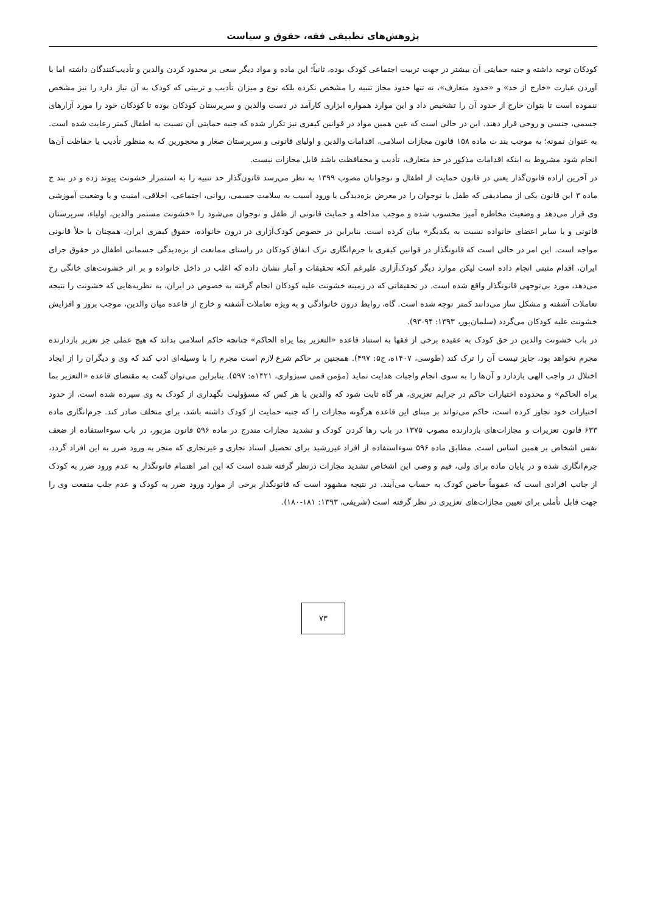پژوهش‌های تطبیقی فقه، حقوق و سیاست
کودکان توجه داشته و جنبه حمایتی آن بیشتر در جهت تربیت اجتماعی کودک بوده، ثانیاً؛ این ماده و مواد دیگر سعی بر محدود کردن والدین و تأدیب‌کنندگان داشته اما با آوردن عبارت «خارج از حد» و «حدود متعارف»، نه تنها حدود مجاز تنبیه را مشخص نکرده بلکه نوع و میزان تأدیب و تربیتی که کودک به آن نیاز دارد را نیز مشخص ننموده است تا بتوان خارج از حدود آن را تشخیص داد و این موارد همواره ابزاری کارآمد در دست والدین و سرپرستان کودکان بوده تا کودکان خود را مورد آزارهای جسمی، جنسی و روحی قرار دهند. این در حالی است که عین همین مواد در قوانین کیفری نیز تکرار شده که جنبه حمایتی آن نسبت به اطفال کمتر رعایت شده است. به عنوان نمونه؛ به موجب بند ت ماده ۱۵۸ قانون مجازات اسلامی، اقدامات والدین و اولیای قانونی و سرپرستان صغار و محجورین که به منظور تأدیب یا حفاظت آن‌ها انجام شود مشروط به اینکه اقدامات مذکور در حد متعارف، تأدیب و محفافظت باشد قابل مجازات نیست.
در آخرین اراده قانون‌گذار یعنی در قانون حمایت از اطفال و نوجوانان مصوب ۱۳۹۹ به نظر می‌رسد قانون‌گذار حد تنبیه را به استمرار خشونت پیوند زده و در بند ج ماده ۳ این قانون یکی از مصادیقی که طفل یا نوجوان را در معرض بزه‌دیدگی یا ورود آسیب به سلامت جسمی، روانی، اجتماعی، اخلاقی، امنیت و یا وضعیت آموزشی وی قرار می‌دهد و وضعیت مخاطره آمیز محسوب شده و موجب مداخله و حمایت قانونی از طفل و نوجوان می‌شود را «خشونت مستمر والدین، اولیاء، سرپرستان قانونی و یا سایر اعضای خانواده نسبت به یکدیگر» بیان کرده است. بنابراین در خصوص کودک‌آزاری در درون خانواده، حقوق کیفری ایران، همچنان با خلأ قانونی مواجه است. این امر در حالی است که قانونگذار در قوانین کیفری با جرم‌انگاری ترک انفاق کودکان در راستای ممانعت از بزه‌دیدگی جسمانی اطفال در حقوق جزای ایران، اقدام مثبتی انجام داده است لیکن موارد دیگر کودک‌آزاری علیرغم آنکه تحقیقات و آمار نشان داده که اغلب در داخل خانواده و بر اثر خشونت‌های خانگی رخ می‌دهد، مورد بی‌توجهی قانونگذار واقع شده است. در تحقیقاتی که در زمینه خشونت علیه کودکان انجام گرفته به خصوص در ایران، به نظریه‌هایی که خشونت را نتیجه تعاملات آشفته و مشکل ساز می‌دانند کمتر توجه شده است. گاه، روابط درون خانوادگی و به ویژه تعاملات آشفته و خارج از قاعده میان والدین، موجب بروز و افزایش خشونت علیه کودکان می‌گردد (سلمان‌پور، ۱۳۹۳: ۹۴-۹۳).
در باب خشونت والدین در حق کودک به عقیده برخی از فقها به استناد قاعده «التعزیر بما یراه الحاکم» چنانچه حاکم اسلامی بداند که هیچ عملی جز تعزیر بازدارنده مجرم نخواهد بود، جایز نیست آن را ترک کند (طوسی، ۱۴۰۷ه، ج۵: ۴۹۷). همچنین بر حاکم شرع لازم است مجرم را با وسیله‌ای ادب کند که وی و دیگران را از ایجاد اختلال در واجب الهی بازدارد و آن‌ها را به سوی انجام واجبات هدایت نماید (مؤمن قمی سبزواری، ۱۴۲۱ه: ۵۹۷). بنابراین می‌توان گفت به مقتضای قاعده «التعزیر بما یراه الحاکم» و محدوده اختیارات حاکم در جرایم تعزیری، هر گاه ثابت شود که والدین یا هر کس که مسؤولیت نگهداری از کودک به وی سپرده شده است، از حدود اختیارات خود تجاوز کرده است، حاکم می‌تواند بر مبنای این قاعده هرگونه مجازات را که جنبه حمایت از کودک داشته باشد، برای متخلف صادر کند. جرم‌انگاری ماده ۶۳۳ قانون تعزیرات و مجازات‌های بازدارنده مصوب ۱۳۷۵ در باب رها کردن کودک و تشدید مجازات مندرج در ماده ۵۹۶ قانون مزبور، در باب سوءاستفاده از ضعف نفس اشخاص بر همین اساس است. مطابق ماده ۵۹۶ سوءاستفاده از افراد غیررشید برای تحصیل اسناد تجاری و غیرتجاری که منجر به ورود ضرر به این افراد گردد، جرم‌انگاری شده و در پایان ماده برای ولی، قیم و وصی این اشخاص تشدید مجازات درنظر گرفته شده است که این امر اهتمام قانونگذار به عدم ورود ضرر به کودک از جانب افرادی است که عموماً حاضن کودک به حساب می‌آیند. در نتیجه مشهود است که قانونگذار برخی از موارد ورود ضرر به کودک و عدم جلب منفعت وی را جهت قابل تأملی برای تعیین مجازات‌های تعزیری در نظر گرفته است (شریفی، ۱۳۹۳: ۱۸۱-۱۸۰).
۷۳